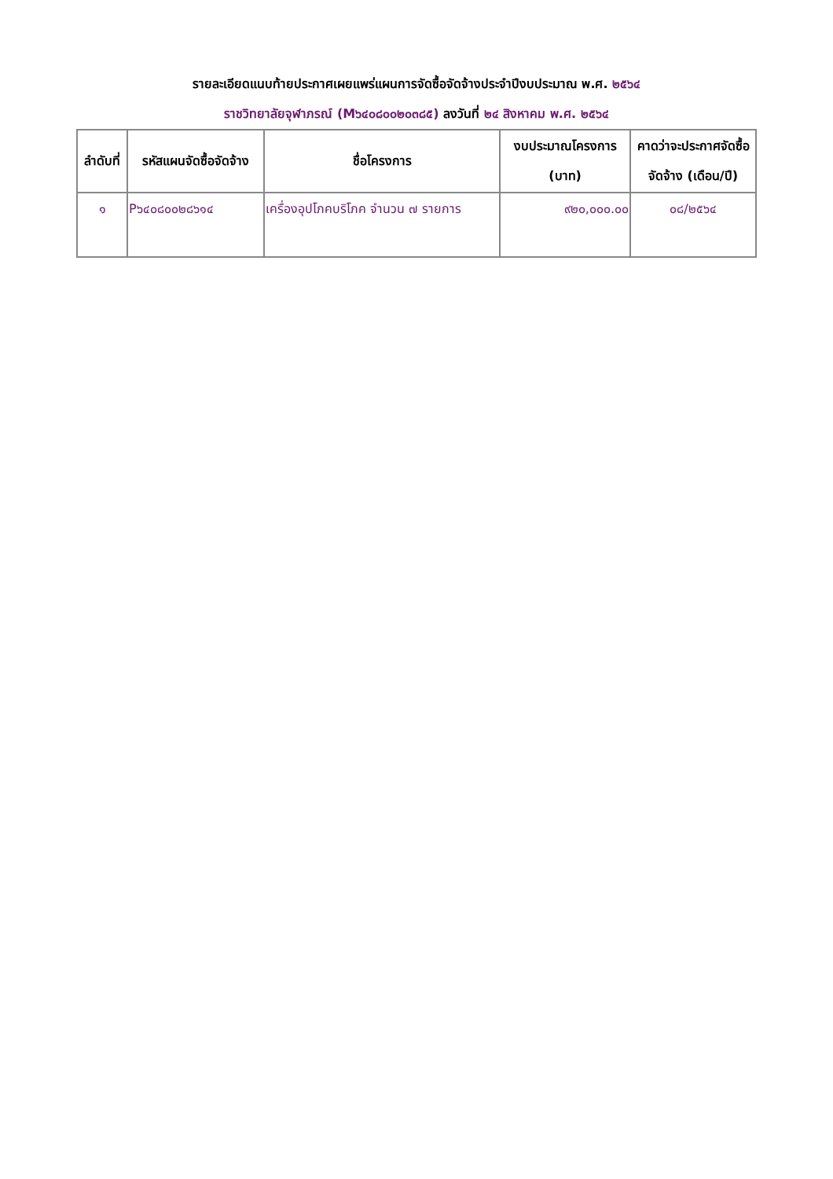รายละเอียดแนบท้ายประกาศเผยแพร่แผนการจัดซื้อจัดจ้างประจำปีงบประมาณ พ.ศ. ๒๕๖๔
ราชวิทยาลัยจุฬาภรณ์ (M๖๔๐๘๐๐๒๐๓๘๕) ลงวันที่ ๒๔ สิงหาคม พ.ศ. ๒๕๖๔
| ลำดับที่ | รหัสแผนจัดซื้อจัดจ้าง | ชื่อโครงการ | งบประมาณโครงการ (บาท) | คาดว่าจะประกาศจัดซื้อจัดจ้าง (เดือน/ปี) |
| --- | --- | --- | --- | --- |
| ๑ | P๖๔๐๘๐๐๒๘๖๑๔ | เครื่องอุปโภคบริโภค จำนวน ๗ รายการ | ๙๒๐,๐๐๐.๐๐ | ๐๘/๒๕๖๔ |